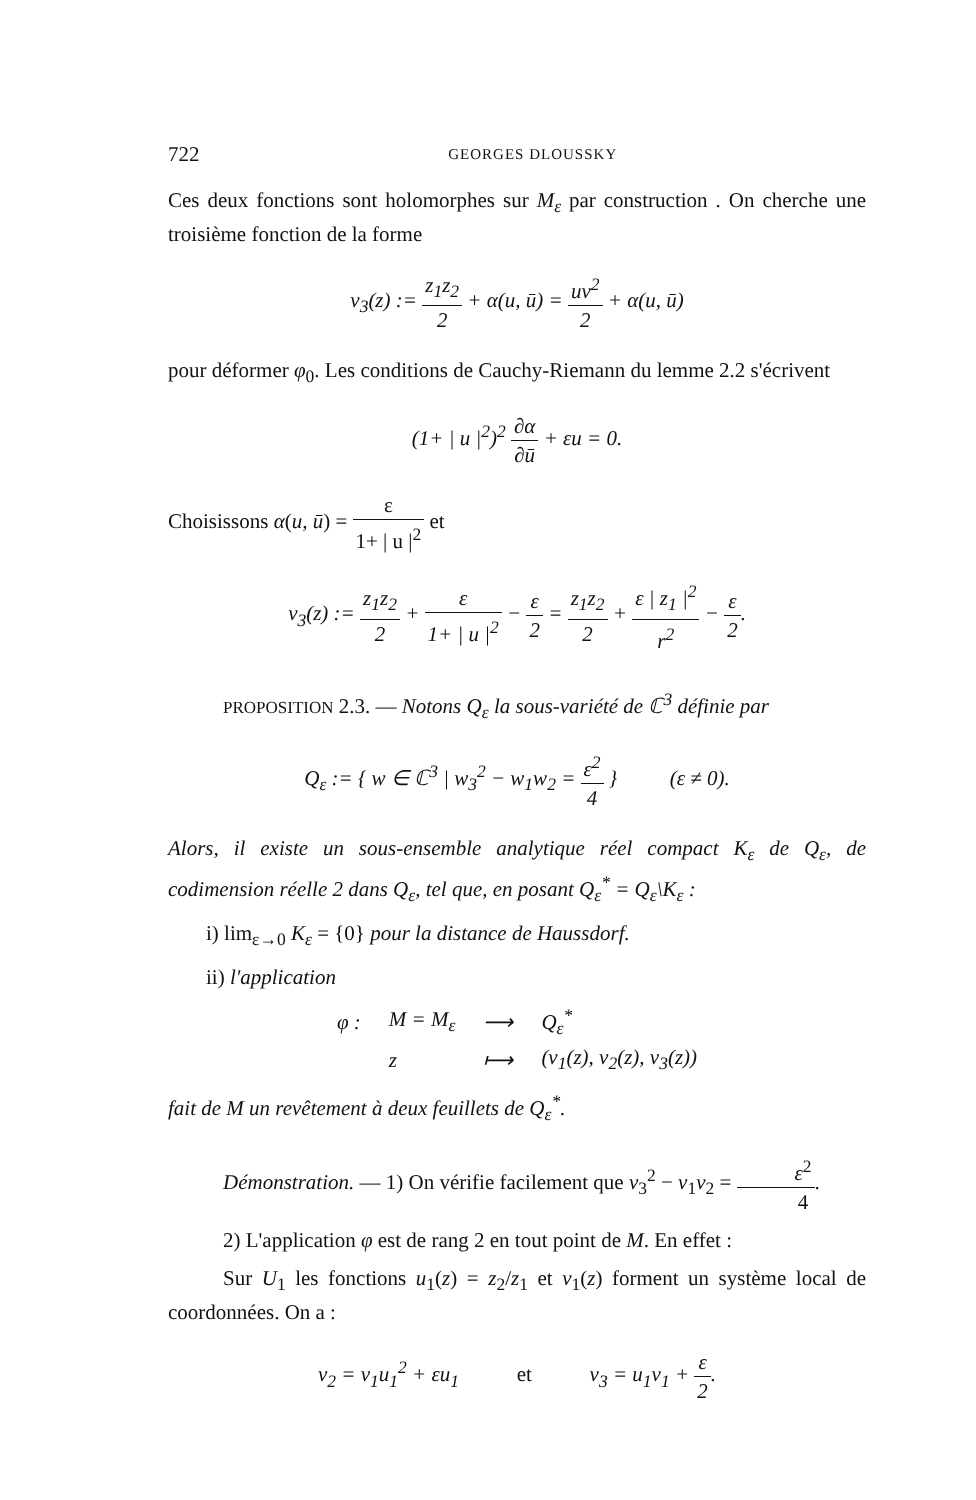722 GEORGES DLOUSSKY
Ces deux fonctions sont holomorphes sur M<sub>ε</sub> par construction . On cherche une troisième fonction de la forme
v<sub>3</sub>(z) := z<sub>1</sub>z<sub>2</sub> 2 + α(u, ū) = uv<sup>2</sup> 2 + α(u, ū)
pour déformer φ<sub>0</sub>. Les conditions de Cauchy-Riemann du lemme 2.2 s'écrivent
(1+ | u |<sup>2</sup>)<sup>2</sup> ∂α ∂ū + εu = 0.
Choisissons α(u, ū) = ε 1+ | u |<sup>2</sup> et
v<sub>3</sub>(z) := z<sub>1</sub>z<sub>2</sub> 2 + ε 1+ | u |<sup>2</sup> − ε 2 = z<sub>1</sub>z<sub>2</sub> 2 + ε | z<sub>1</sub> |<sup>2</sup> r<sup>2</sup> − ε 2.
PROPOSITION 2.3. — Notons Q<sub>ε</sub> la sous-variété de ℂ<sup>3</sup> définie par
Q<sub>ε</sub> := { w ∈ ℂ<sup>3</sup> | w<sub>3</sub><sup>2</sup> − w<sub>1</sub>w<sub>2</sub> = ε<sup>2</sup> 4 } (ε ≠ 0).
Alors, il existe un sous-ensemble analytique réel compact K<sub>ε</sub> de Q<sub>ε</sub>, de codimension réelle 2 dans Q<sub>ε</sub>, tel que, en posant Q<sub>ε</sub><sup>*</sup> = Q<sub>ε</sub>\K<sub>ε</sub> :
i) lim<sub>ε→0</sub> K<sub>ε</sub> = {0} pour la distance de Haussdorf.
ii) l'application
| φ : | M = M<sub>ε</sub> | ⟶ | Q<sub>ε</sub><sup>*</sup> |
| | z | ⟼ | (v<sub>1</sub>(z), v<sub>2</sub>(z), v<sub>3</sub>(z)) |
fait de M un revêtement à deux feuillets de Q<sub>ε</sub><sup>*</sup>.
Démonstration. — 1) On vérifie facilement que v<sub>3</sub><sup>2</sup> − v<sub>1</sub>v<sub>2</sub> = ε<sup>2</sup> 4.
2) L'application φ est de rang 2 en tout point de M. En effet :
Sur U<sub>1</sub> les fonctions u<sub>1</sub>(z) = z<sub>2</sub>/z<sub>1</sub> et v<sub>1</sub>(z) forment un système local de coordonnées. On a :
v<sub>2</sub> = v<sub>1</sub>u<sub>1</sub><sup>2</sup> + εu<sub>1</sub> et v<sub>3</sub> = u<sub>1</sub>v<sub>1</sub> + ε 2.